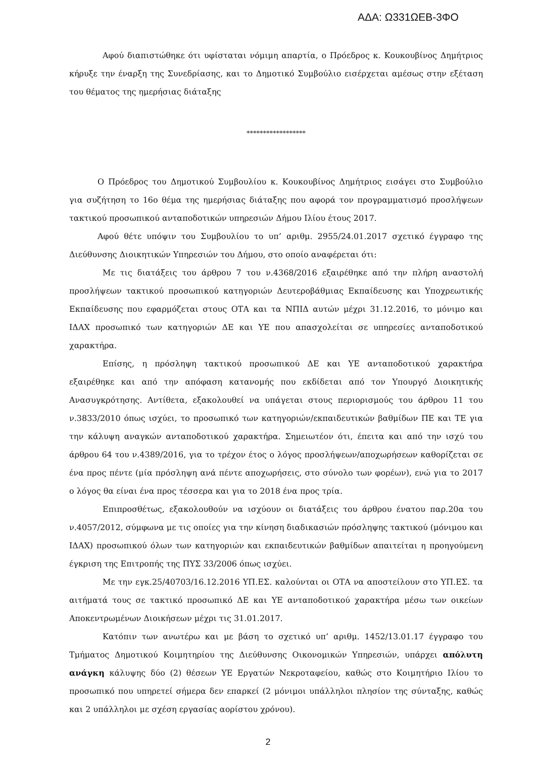ΑΔΑ: Ω331ΩΕΒ-3ΦΟ
Αφού διαπιστώθηκε ότι υφίσταται νόμιμη απαρτία, ο Πρόεδρος κ. Κουκουβίνος Δημήτριος κήρυξε την έναρξη της Συνεδρίασης, και το Δημοτικό Συμβούλιο εισέρχεται αμέσως στην εξέταση του θέματος της ημερήσιας διάταξης
******************
Ο Πρόεδρος του Δημοτικού Συμβουλίου κ. Κουκουβίνος Δημήτριος εισάγει στο Συμβούλιο για συζήτηση το 16ο θέμα της ημερήσιας διάταξης που αφορά τον προγραμματισμό προσλήψεων τακτικού προσωπικού ανταποδοτικών υπηρεσιών Δήμου Ιλίου έτους 2017.
Αφού θέτε υπόψιν του Συμβουλίου το υπ’ αριθμ. 2955/24.01.2017 σχετικό έγγραφο της Διεύθυνσης Διοικητικών Υπηρεσιών του Δήμου, στο οποίο αναφέρεται ότι:
Με τις διατάξεις του άρθρου 7 του ν.4368/2016 εξαιρέθηκε από την πλήρη αναστολή προσλήψεων τακτικού προσωπικού κατηγοριών Δευτεροβάθμιας Εκπαίδευσης και Υποχρεωτικής Εκπαίδευσης που εφαρμόζεται στους ΟΤΑ και τα ΝΠΙΔ αυτών μέχρι 31.12.2016, το μόνιμο και ΙΔΑΧ προσωπικό των κατηγοριών ΔΕ και ΥΕ που απασχολείται σε υπηρεσίες ανταποδοτικού χαρακτήρα.
Επίσης, η πρόσληψη τακτικού προσωπικού ΔΕ και ΥΕ ανταποδοτικού χαρακτήρα εξαιρέθηκε και από την απόφαση κατανομής που εκδίδεται από τον Υπουργό Διοικητικής Ανασυγκρότησης. Αντίθετα, εξακολουθεί να υπάγεται στους περιορισμούς του άρθρου 11 του ν.3833/2010 όπως ισχύει, το προσωπικό των κατηγοριών/εκπαιδευτικών βαθμίδων ΠΕ και ΤΕ για την κάλυψη αναγκών ανταποδοτικού χαρακτήρα. Σημειωτέον ότι, έπειτα και από την ισχύ του άρθρου 64 του ν.4389/2016, για το τρέχον έτος ο λόγος προσλήψεων/αποχωρήσεων καθορίζεται σε ένα προς πέντε (μία πρόσληψη ανά πέντε αποχωρήσεις, στο σύνολο των φορέων), ενώ για το 2017 ο λόγος θα είναι ένα προς τέσσερα και για το 2018 ένα προς τρία.
Επιπροσθέτως, εξακολουθούν να ισχύουν οι διατάξεις του άρθρου ένατου παρ.20α του ν.4057/2012, σύμφωνα με τις οποίες για την κίνηση διαδικασιών πρόσληψης τακτικού (μόνιμου και ΙΔΑΧ) προσωπικού όλων των κατηγοριών και εκπαιδευτικών βαθμίδων απαιτείται η προηγούμενη έγκριση της Επιτροπής της ΠΥΣ 33/2006 όπως ισχύει.
Με την εγκ.25/40703/16.12.2016 ΥΠ.ΕΣ. καλούνται οι ΟΤΑ να αποστείλουν στο ΥΠ.ΕΣ. τα αιτήματά τους σε τακτικό προσωπικό ΔΕ και ΥΕ ανταποδοτικού χαρακτήρα μέσω των οικείων Αποκεντρωμένων Διοικήσεων μέχρι τις 31.01.2017.
Κατόπιν των ανωτέρω και με βάση το σχετικό υπ’ αριθμ. 1452/13.01.17 έγγραφο του Τμήματος Δημοτικού Κοιμητηρίου της Διεύθυνσης Οικονομικών Υπηρεσιών, υπάρχει απόλυτη ανάγκη κάλυψης δύο (2) θέσεων ΥΕ Εργατών Νεκροταφείου, καθώς στο Κοιμητήριο Ιλίου το προσωπικό που υπηρετεί σήμερα δεν επαρκεί (2 μόνιμοι υπάλληλοι πλησίον της σύνταξης, καθώς και 2 υπάλληλοι με σχέση εργασίας αορίστου χρόνου).
2